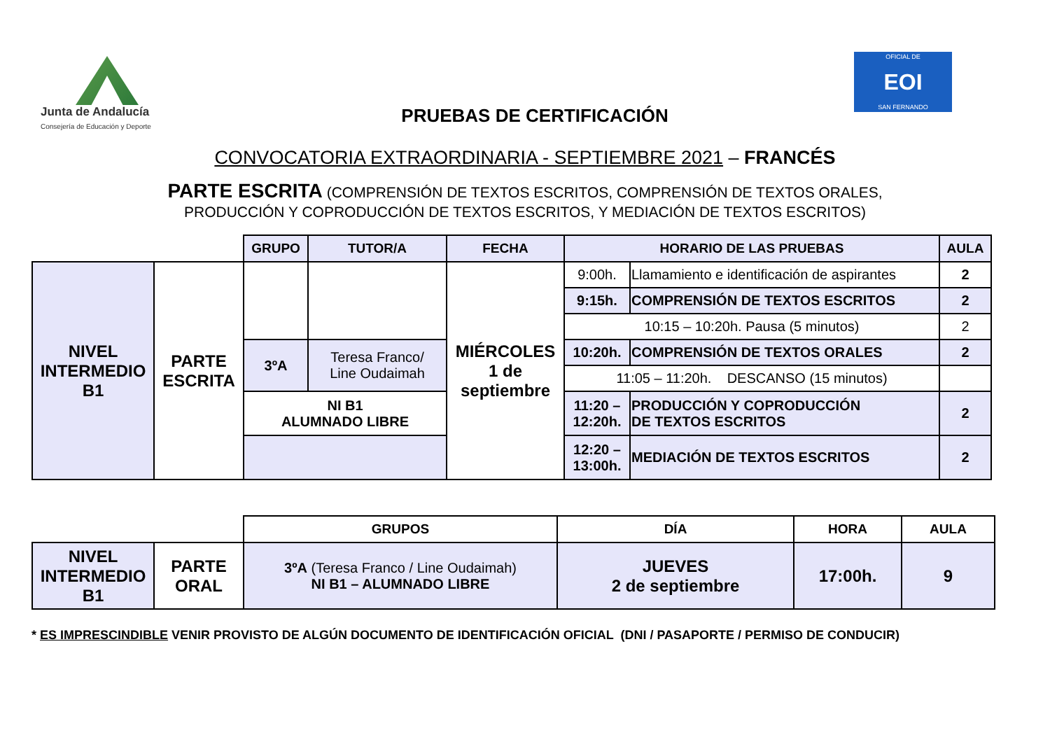Junta de Andalucía
Consejería de Educación y Deporte
PRUEBAS DE CERTIFICACIÓN
OFICIAL DE
EOI
SAN FERNANDO
CONVOCATORIA EXTRAORDINARIA - SEPTIEMBRE 2021 – FRANCÉS
PARTE ESCRITA (COMPRENSIÓN DE TEXTOS ESCRITOS, COMPRENSIÓN DE TEXTOS ORALES,
PRODUCCIÓN Y COPRODUCCIÓN DE TEXTOS ESCRITOS, Y MEDIACIÓN DE TEXTOS ESCRITOS)
| | | GRUPO | TUTOR/A | FECHA | HORARIO DE LAS PRUEBAS | | AULA |
| NIVEL INTERMEDIO B1 | PARTE ESCRITA | | | MIÉRCOLES 1 de septiembre | 9:00h. | Llamamiento e identificación de aspirantes | 2 |
| | | | | | 9:15h. | COMPRENSIÓN DE TEXTOS ESCRITOS | 2 |
| | | | | | 10:15 – 10:20h. Pausa (5 minutos) | | 2 |
| | | 3ºA | Teresa Franco/ Line Oudaimah | | 10:20h. | COMPRENSIÓN DE TEXTOS ORALES | 2 |
| | | | | | 11:05 – 11:20h. DESCANSO (15 minutos) | | |
| | | NI B1 ALUMNADO LIBRE | | | 11:20 – 12:20h. | PRODUCCIÓN Y COPRODUCCIÓN DE TEXTOS ESCRITOS | 2 |
| | | | | | 12:20 – 13:00h. | MEDIACIÓN DE TEXTOS ESCRITOS | 2 |
| | | GRUPOS | DÍA | HORA | AULA |
| NIVEL INTERMEDIO B1 | PARTE ORAL | 3ºA (Teresa Franco / Line Oudaimah) NI B1 – ALUMNADO LIBRE | JUEVES 2 de septiembre | 17:00h. | 9 |
* ES IMPRESCINDIBLE VENIR PROVISTO DE ALGÚN DOCUMENTO DE IDENTIFICACIÓN OFICIAL (DNI / PASAPORTE / PERMISO DE CONDUCIR)